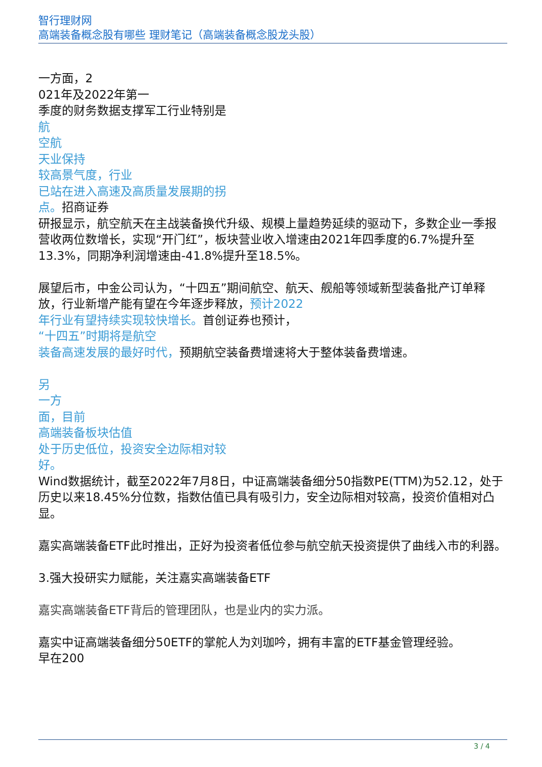智行理财网
高端装备概念股有哪些 理财笔记（高端装备概念股龙头股）
一方面，2
021年及2022年第一
季度的财务数据支撑军工行业特别是
航
空航
天业保持
较高景气度，行业
已站在进入高速及高质量发展期的拐
点。招商证券
研报显示，航空航天在主战装备换代升级、规模上量趋势延续的驱动下，多数企业一季报营收两位数增长，实现“开门红”，板块营业收入增速由2021年四季度的6.7%提升至13.3%，同期净利润增速由-41.8%提升至18.5%。
展望后市，中金公司认为，“十四五”期间航空、航天、舰船等领域新型装备批产订单释放，行业新增产能有望在今年逐步释放，预计2022
年行业有望持续实现较快增长。首创证券也预计，
“十四五”时期将是航空
装备高速发展的最好时代，预期航空装备费增速将大于整体装备费增速。
另
一方
面，目前
高端装备板块估值
处于历史低位，投资安全边际相对较
好。
Wind数据统计，截至2022年7月8日，中证高端装备细分50指数PE(TTM)为52.12，处于历史以来18.45%分位数，指数估值已具有吸引力，安全边际相对较高，投资价值相对凸显。
嘉实高端装备ETF此时推出，正好为投资者低位参与航空航天投资提供了曲线入市的利器。
3.强大投研实力赋能，关注嘉实高端装备ETF
嘉实高端装备ETF背后的管理团队，也是业内的实力派。
嘉实中证高端装备细分50ETF的掌舵人为刘珈吟，拥有丰富的ETF基金管理经验。
早在200
3 / 4